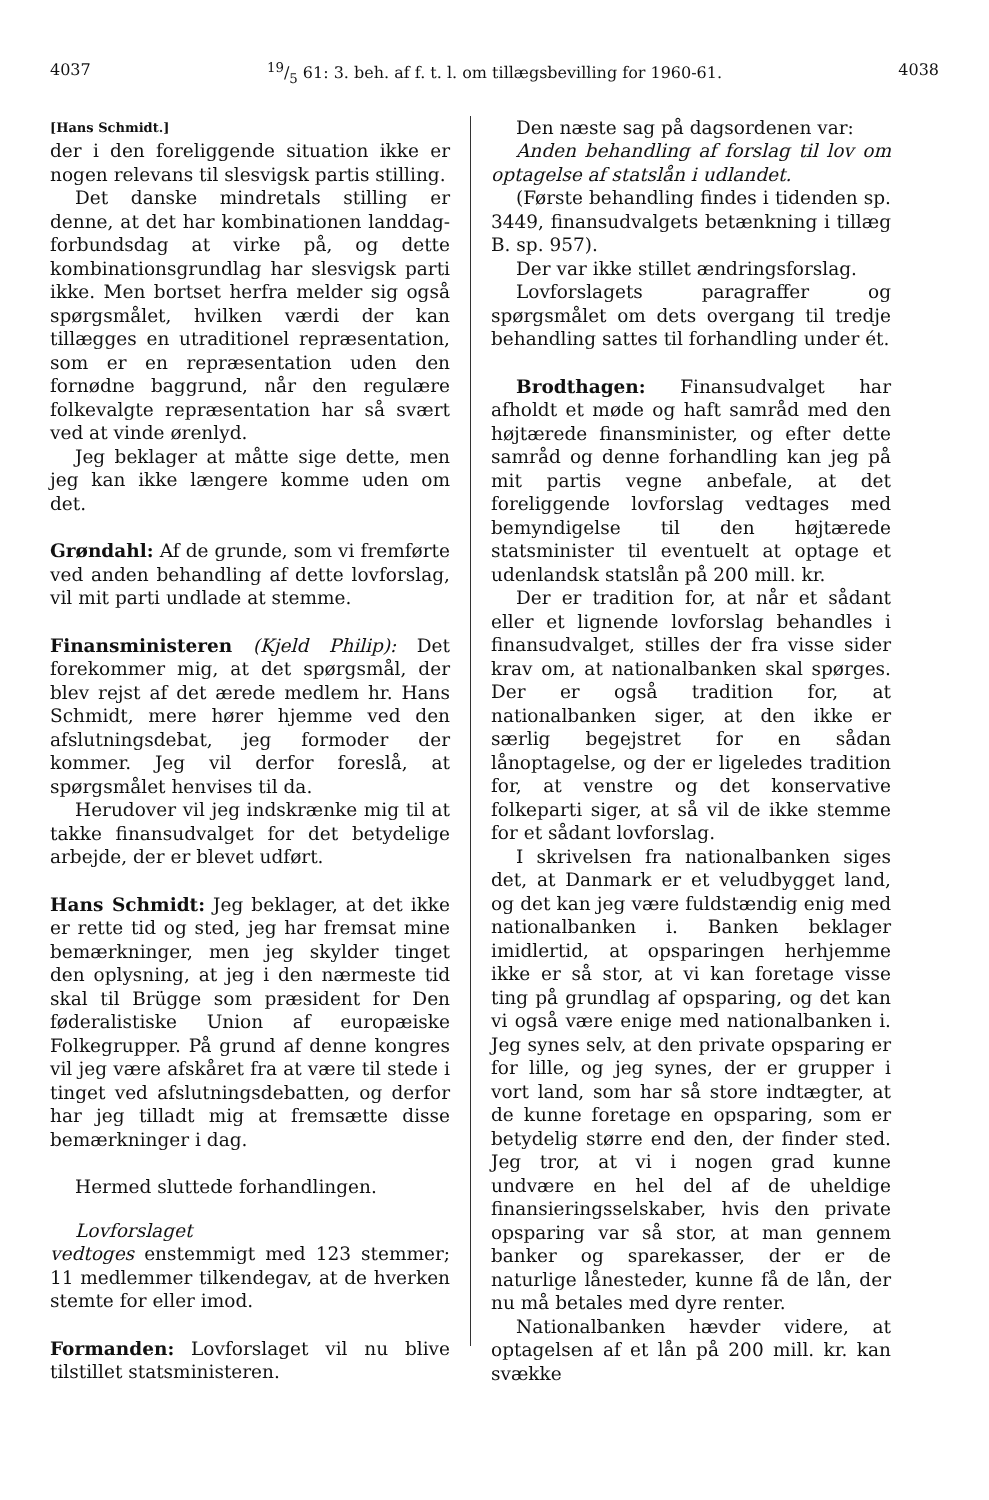403719/5 61: 3. beh. af f. t. l. om tillægsbevilling for 1960-61. 4038
[Hans Schmidt.]
der i den foreliggende situation ikke er nogen relevans til slesvigsk partis stilling.
Det danske mindretals stilling er denne, at det har kombinationen landdag-forbundsdag at virke på, og dette kombinationsgrundlag har slesvigsk parti ikke. Men bortset herfra melder sig også spørgsmålet, hvilken værdi der kan tillægges en utraditionel repræsentation, som er en repræsentation uden den fornødne baggrund, når den regulære folkevalgte repræsentation har så svært ved at vinde ørenlyd.
Jeg beklager at måtte sige dette, men jeg kan ikke længere komme uden om det.
Grøndahl: Af de grunde, som vi fremførte ved anden behandling af dette lovforslag, vil mit parti undlade at stemme.
Finansministeren (Kjeld Philip): Det forekommer mig, at det spørgsmål, der blev rejst af det ærede medlem hr. Hans Schmidt, mere hører hjemme ved den afslutningsdebat, jeg formoder der kommer. Jeg vil derfor foreslå, at spørgsmålet henvises til da.
Herudover vil jeg indskrænke mig til at takke finansudvalget for det betydelige arbejde, der er blevet udført.
Hans Schmidt: Jeg beklager, at det ikke er rette tid og sted, jeg har fremsat mine bemærkninger, men jeg skylder tinget den oplysning, at jeg i den nærmeste tid skal til Brügge som præsident for Den føderalistiske Union af europæiske Folkegrupper. På grund af denne kongres vil jeg være afskåret fra at være til stede i tinget ved afslutningsdebatten, og derfor har jeg tilladt mig at fremsætte disse bemærkninger i dag.
Hermed sluttede forhandlingen.
Lovforslaget
vedtoges enstemmigt med 123 stemmer; 11 medlemmer tilkendegav, at de hverken stemte for eller imod.
Formanden: Lovforslaget vil nu blive tilstillet statsministeren.
Den næste sag på dagsordenen var:
Anden behandling af forslag til lov om optagelse af statslån i udlandet.
(Første behandling findes i tidenden sp. 3449, finansudvalgets betænkning i tillæg B. sp. 957).
Der var ikke stillet ændringsforslag.
Lovforslagets paragraffer og spørgsmålet om dets overgang til tredje behandling sattes til forhandling under ét.
Brodthagen: Finansudvalget har afholdt et møde og haft samråd med den højtærede finansminister, og efter dette samråd og denne forhandling kan jeg på mit partis vegne anbefale, at det foreliggende lovforslag vedtages med bemyndigelse til den højtærede statsminister til eventuelt at optage et udenlandsk statslån på 200 mill. kr.
Der er tradition for, at når et sådant eller et lignende lovforslag behandles i finansudvalget, stilles der fra visse sider krav om, at nationalbanken skal spørges. Der er også tradition for, at nationalbanken siger, at den ikke er særlig begejstret for en sådan lånoptagelse, og der er ligeledes tradition for, at venstre og det konservative folkeparti siger, at så vil de ikke stemme for et sådant lovforslag.
I skrivelsen fra nationalbanken siges det, at Danmark er et veludbygget land, og det kan jeg være fuldstændig enig med nationalbanken i. Banken beklager imidlertid, at opsparingen herhjemme ikke er så stor, at vi kan foretage visse ting på grundlag af opsparing, og det kan vi også være enige med nationalbanken i. Jeg synes selv, at den private opsparing er for lille, og jeg synes, der er grupper i vort land, som har så store indtægter, at de kunne foretage en opsparing, som er betydelig større end den, der finder sted. Jeg tror, at vi i nogen grad kunne undvære en hel del af de uheldige finansieringsselskaber, hvis den private opsparing var så stor, at man gennem banker og sparekasser, der er de naturlige lånesteder, kunne få de lån, der nu må betales med dyre renter.
Nationalbanken hævder videre, at optagelsen af et lån på 200 mill. kr. kan svække